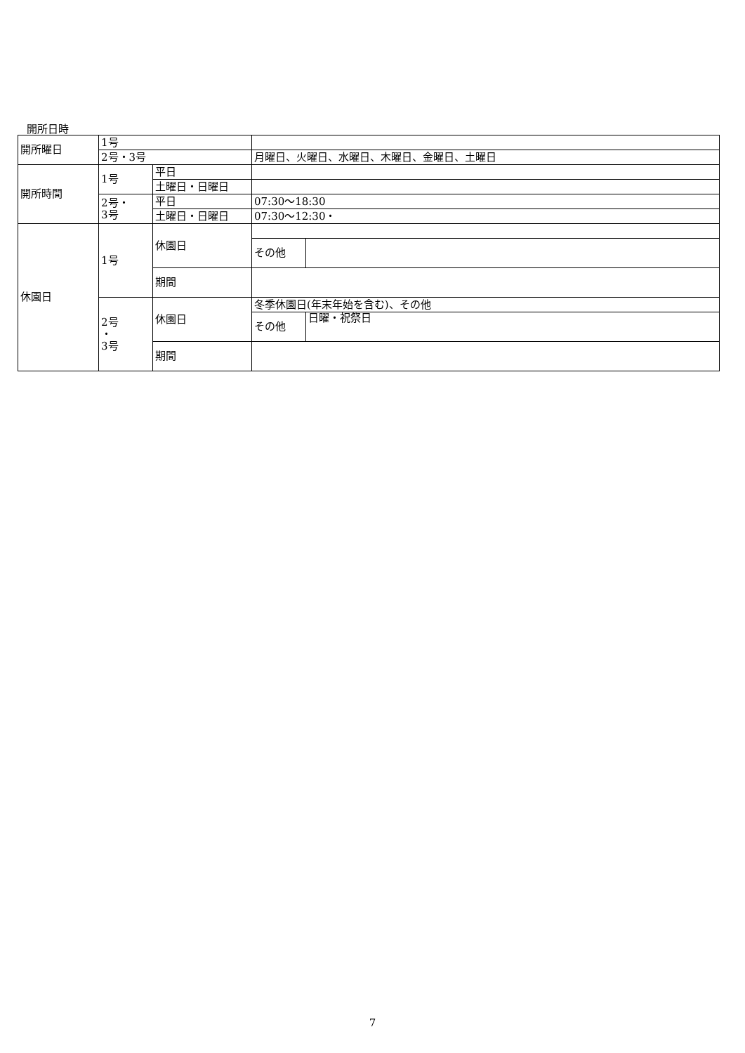開所日時
| 開所曜日 | 1号 | | | |
| | 2号・3号 | | 月曜日、火曜日、水曜日、木曜日、金曜日、土曜日 | |
| 開所時間 | 1号 | 平日 | | |
| | | 土曜日・日曜日 | | |
| | 2号・ 3号 | 平日 | 07:30～18:30 | |
| | | 土曜日・日曜日 | 07:30～12:30・ | |
| 休園日 | 1号 | 休園日 | | |
| | | | その他 | |
| | | 期間 | | |
| | 2号 ・ 3号 | 休園日 | 冬季休園日(年末年始を含む)、その他 | |
| | | | その他 | 日曜・祝祭日 |
| | | 期間 | | |
7